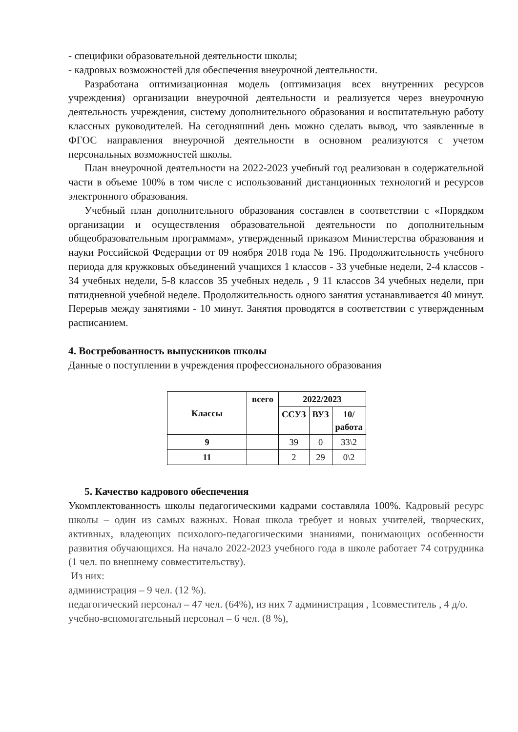- специфики образовательной деятельности школы;
- кадровых возможностей для обеспечения внеурочной деятельности.
Разработана оптимизационная модель (оптимизация всех внутренних ресурсов учреждения) организации внеурочной деятельности и реализуется через внеурочную деятельность учреждения, систему дополнительного образования и воспитательную работу классных руководителей. На сегодняшний день можно сделать вывод, что заявленные в ФГОС направления внеурочной деятельности в основном реализуются с учетом персональных возможностей школы.
План внеурочной деятельности на 2022-2023 учебный год реализован в содержательной части в объеме 100% в том числе с использований дистанционных технологий и ресурсов электронного образования.
Учебный план дополнительного образования составлен в соответствии с «Порядком организации и осуществления образовательной деятельности по дополнительным общеобразовательным программам», утвержденный приказом Министерства образования и науки Российской Федерации от 09 ноября 2018 года № 196. Продолжительность учебного периода для кружковых объединений учащихся 1 классов - 33 учебные недели, 2-4 классов - 34 учебных недели, 5-8 классов 35 учебных недель , 9 11 классов 34 учебных недели, при пятидневной учебной неделе. Продолжительность одного занятия устанавливается 40 минут. Перерыв между занятиями - 10 минут. Занятия проводятся в соответствии с утвержденным расписанием.
4. Востребованность выпускников школы
Данные о поступлении в учреждения профессионального образования
| Классы | всего | 2022/2023 | | |
| --- | --- | --- | --- | --- |
| | | ССУЗ | ВУЗ | 10/ работа |
| 9 | | 39 | 0 | 33\2 |
| 11 | | 2 | 29 | 0\2 |
5. Качество кадрового обеспечения
Укомплектованность школы педагогическими кадрами составляла 100%. Кадровый ресурс школы – один из самых важных. Новая школа требует и новых учителей, творческих, активных, владеющих психолого-педагогическими знаниями, понимающих особенности развития обучающихся. На начало 2022-2023 учебного года в школе работает 74 сотрудника (1 чел. по внешнему совместительству).
Из них:
администрация – 9 чел. (12 %).
педагогический персонал – 47 чел. (64%), из них 7 администрация , 1совместитель , 4 д/о.
учебно-вспомогательный персонал – 6 чел. (8 %),